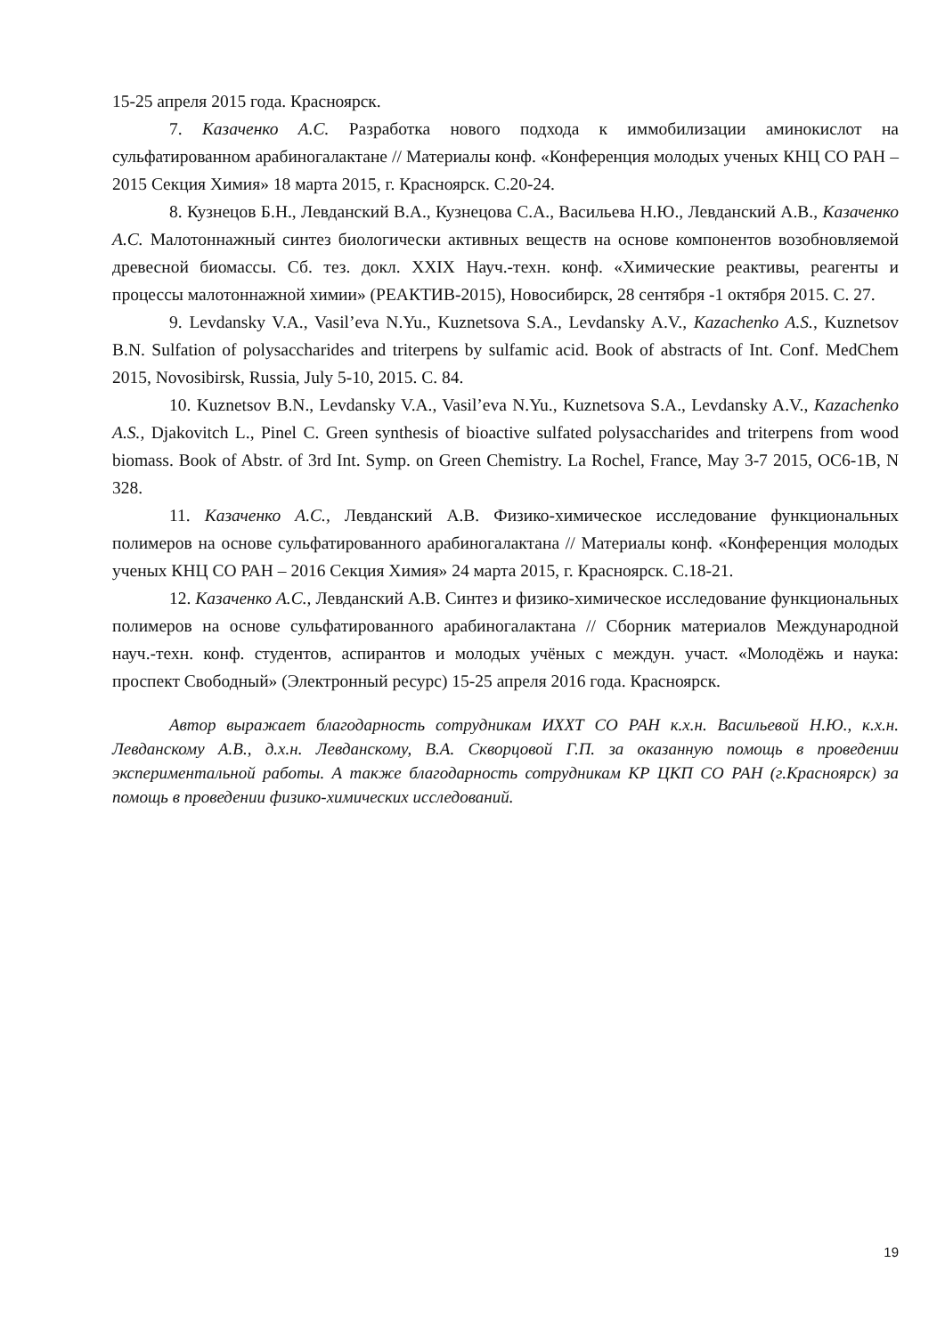15-25 апреля 2015 года. Красноярск.
7. Казаченко А.С. Разработка нового подхода к иммобилизации аминокислот на сульфатированном арабиногалактане // Материалы конф. «Конференция молодых ученых КНЦ СО РАН – 2015 Секция Химия» 18 марта 2015, г. Красноярск. С.20-24.
8. Кузнецов Б.Н., Левданский В.А., Кузнецова С.А., Васильева Н.Ю., Левданский А.В., Казаченко А.С. Малотоннажный синтез биологически активных веществ на основе компонентов возобновляемой древесной биомассы. Сб. тез. докл. XXIX Науч.-техн. конф. «Химические реактивы, реагенты и процессы малотоннажной химии» (РЕАКТИВ-2015), Новосибирск, 28 сентября -1 октября 2015. С. 27.
9. Levdansky V.A., Vasil’eva N.Yu., Kuznetsova S.A., Levdansky A.V., Kazachenko A.S., Kuznetsov B.N. Sulfation of polysaccharides and triterpens by sulfamic acid. Book of abstracts of Int. Conf. MedChem 2015, Novosibirsk, Russia, July 5-10, 2015. C. 84.
10. Kuznetsov B.N., Levdansky V.A., Vasil’eva N.Yu., Kuznetsova S.A., Levdansky A.V., Kazachenko A.S., Djakovitch L., Pinel C. Green synthesis of bioactive sulfated polysaccharides and triterpens from wood biomass. Book of Abstr. of 3rd Int. Symp. on Green Chemistry. La Rochel, France, May 3-7 2015, OC6-1B, N 328.
11. Казаченко А.С., Левданский А.В. Физико-химическое исследование функциональных полимеров на основе сульфатированного арабиногалактана // Материалы конф. «Конференция молодых ученых КНЦ СО РАН – 2016 Секция Химия» 24 марта 2015, г. Красноярск. С.18-21.
12. Казаченко А.С., Левданский А.В. Синтез и физико-химическое исследование функциональных полимеров на основе сульфатированного арабиногалактана // Сборник материалов Международной науч.-техн. конф. студентов, аспирантов и молодых учёных с междун. участ. «Молодёжь и наука: проспект Свободный» (Электронный ресурс) 15-25 апреля 2016 года. Красноярск.
Автор выражает благодарность сотрудникам ИХХТ СО РАН к.х.н. Васильевой Н.Ю., к.х.н. Левданскому А.В., д.х.н. Левданскому, В.А. Скворцовой Г.П. за оказанную помощь в проведении экспериментальной работы. А также благодарность сотрудникам КР ЦКП СО РАН (г.Красноярск) за помощь в проведении физико-химических исследований.
19